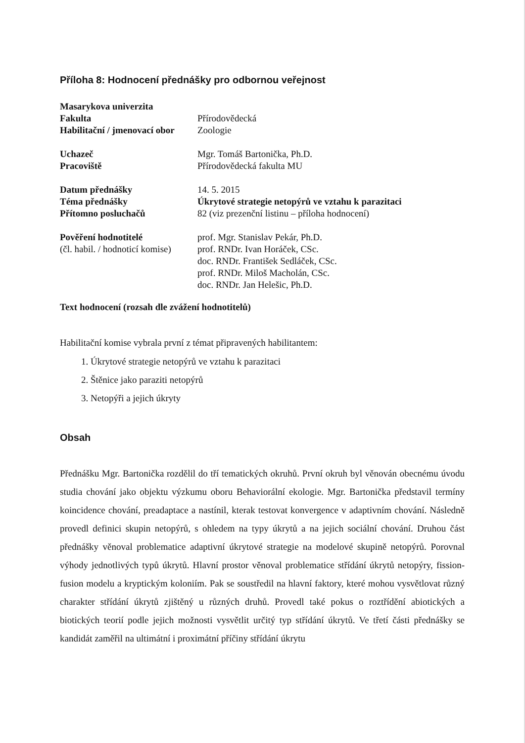Příloha 8: Hodnocení přednášky pro odbornou veřejnost
| Masarykova univerzita | |
| Fakulta | Přírodovědecká |
| Habilitační / jmenovací obor | Zoologie |
| Uchazeč | Mgr. Tomáš Bartonička, Ph.D. |
| Pracoviště | Přírodovědecká fakulta MU |
| Datum přednášky | 14. 5. 2015 |
| Téma přednášky | Úkrytové strategie netopýrů ve vztahu k parazitaci |
| Přítomno posluchačů | 82 (viz prezenční listinu – příloha hodnocení) |
| Pověření hodnotitelé (čl. habil. / hodnoticí komise) | prof. Mgr. Stanislav Pekár, Ph.D. prof. RNDr. Ivan Horáček, CSc. doc. RNDr. František Sedláček, CSc. prof. RNDr. Miloš Macholán, CSc. doc. RNDr. Jan Helešic, Ph.D. |
Text hodnocení (rozsah dle zvážení hodnotitelů)
Habilitační komise vybrala první z témat připravených habilitantem:
1. Úkrytové strategie netopýrů ve vztahu k parazitaci
2. Štěnice jako paraziti netopýrů
3. Netopýři a jejich úkryty
Obsah
Přednášku Mgr. Bartonička rozdělil do tří tematických okruhů. První okruh byl věnován obecnému úvodu studia chování jako objektu výzkumu oboru Behaviorální ekologie. Mgr. Bartonička představil termíny koincidence chování, preadaptace a nastínil, kterak testovat konvergence v adaptivním chování. Následně provedl definici skupin netopýrů, s ohledem na typy úkrytů a na jejich sociální chování. Druhou část přednášky věnoval problematice adaptivní úkrytové strategie na modelové skupině netopýrů. Porovnal výhody jednotlivých typů úkrytů. Hlavní prostor věnoval problematice střídání úkrytů netopýry, fission-fusion modelu a kryptickým koloniím. Pak se soustředil na hlavní faktory, které mohou vysvětlovat různý charakter střídání úkrytů zjištěný u různých druhů. Provedl také pokus o roztřídění abiotických a biotických teorií podle jejich možnosti vysvětlit určitý typ střídání úkrytů. Ve třetí části přednášky se kandidát zaměřil na ultimátní i proximátní příčiny střídání úkrytu